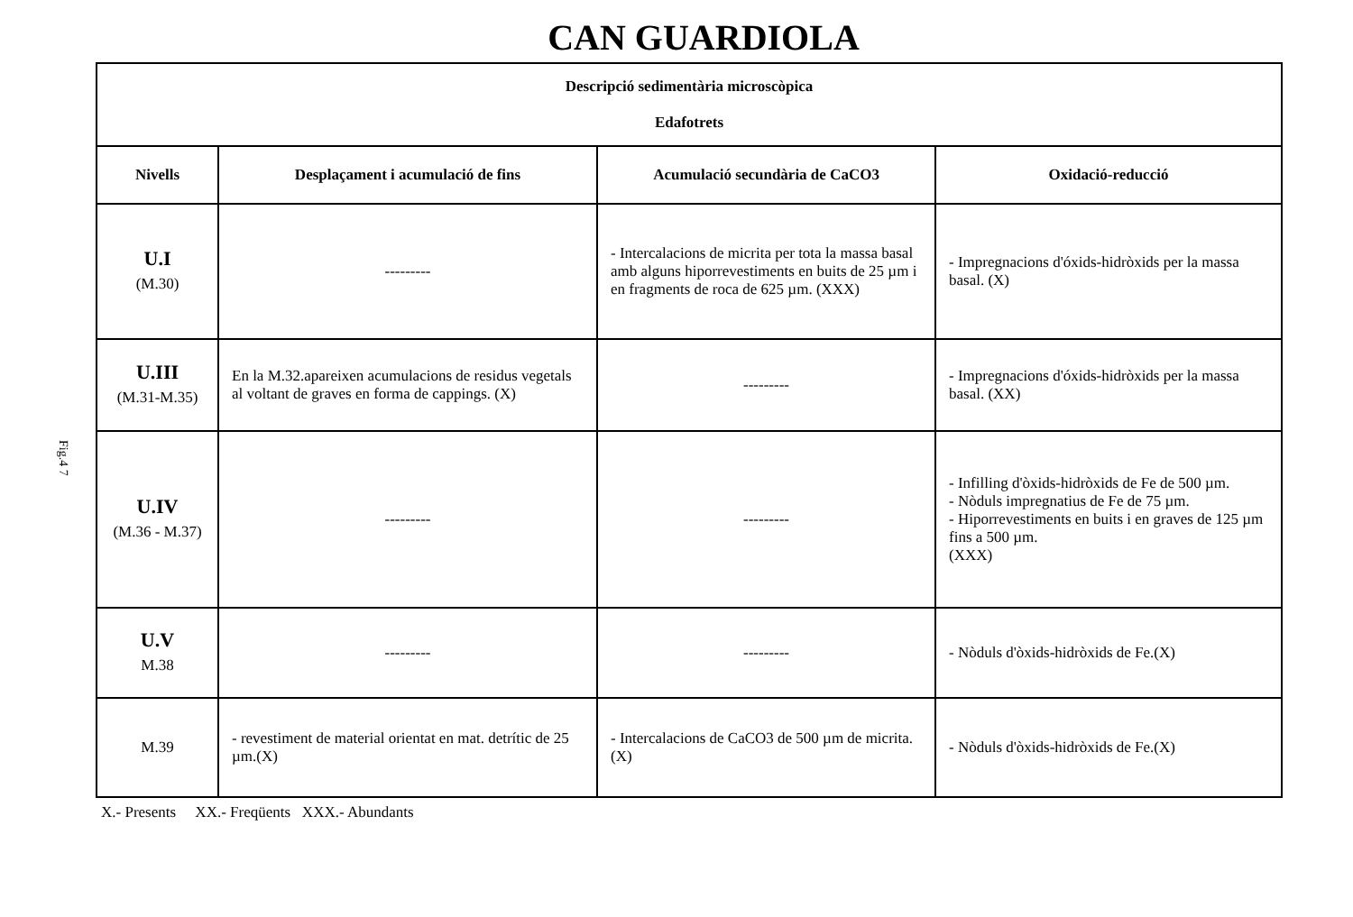CAN GUARDIOLA
Fig.4 7
| Descripció sedimentària microscòpica Edafotrets | | | |
| --- | --- | --- | --- |
| Nivells | Desplaçament i acumulació de fins | Acumulació secundària de CaCO3 | Oxidació-reducció |
| U.I (M.30) | --------- | - Intercalacions de micrita per tota la massa basal amb alguns hiporrevestiments en buits de 25 µm i en fragments de roca de 625 µm. (XXX) | - Impregnacions d'óxids-hidròxids per la massa basal. (X) |
| U.III (M.31-M.35) | En la M.32.apareixen acumulacions de residus vegetals al voltant de graves en forma de cappings. (X) | --------- | - Impregnacions d'óxids-hidròxids per la massa basal. (XX) |
| U.IV (M.36 - M.37) | --------- | --------- | - Infilling d'òxids-hidròxids de Fe de 500 µm. - Nòduls impregnatius de Fe de 75 µm. - Hiporrevestiments en buits i en graves de 125 µm fins a 500 µm. (XXX) |
| U.V M.38 | --------- | --------- | - Nòduls d'òxids-hidròxids de Fe.(X) |
| M.39 | - revestiment de material orientat en mat. detrític de 25 µm.(X) | - Intercalacions de CaCO3 de 500 µm de micrita.(X) | - Nòduls d'òxids-hidròxids de Fe.(X) |
X.- Presents XX.- Freqüents XXX.- Abundants